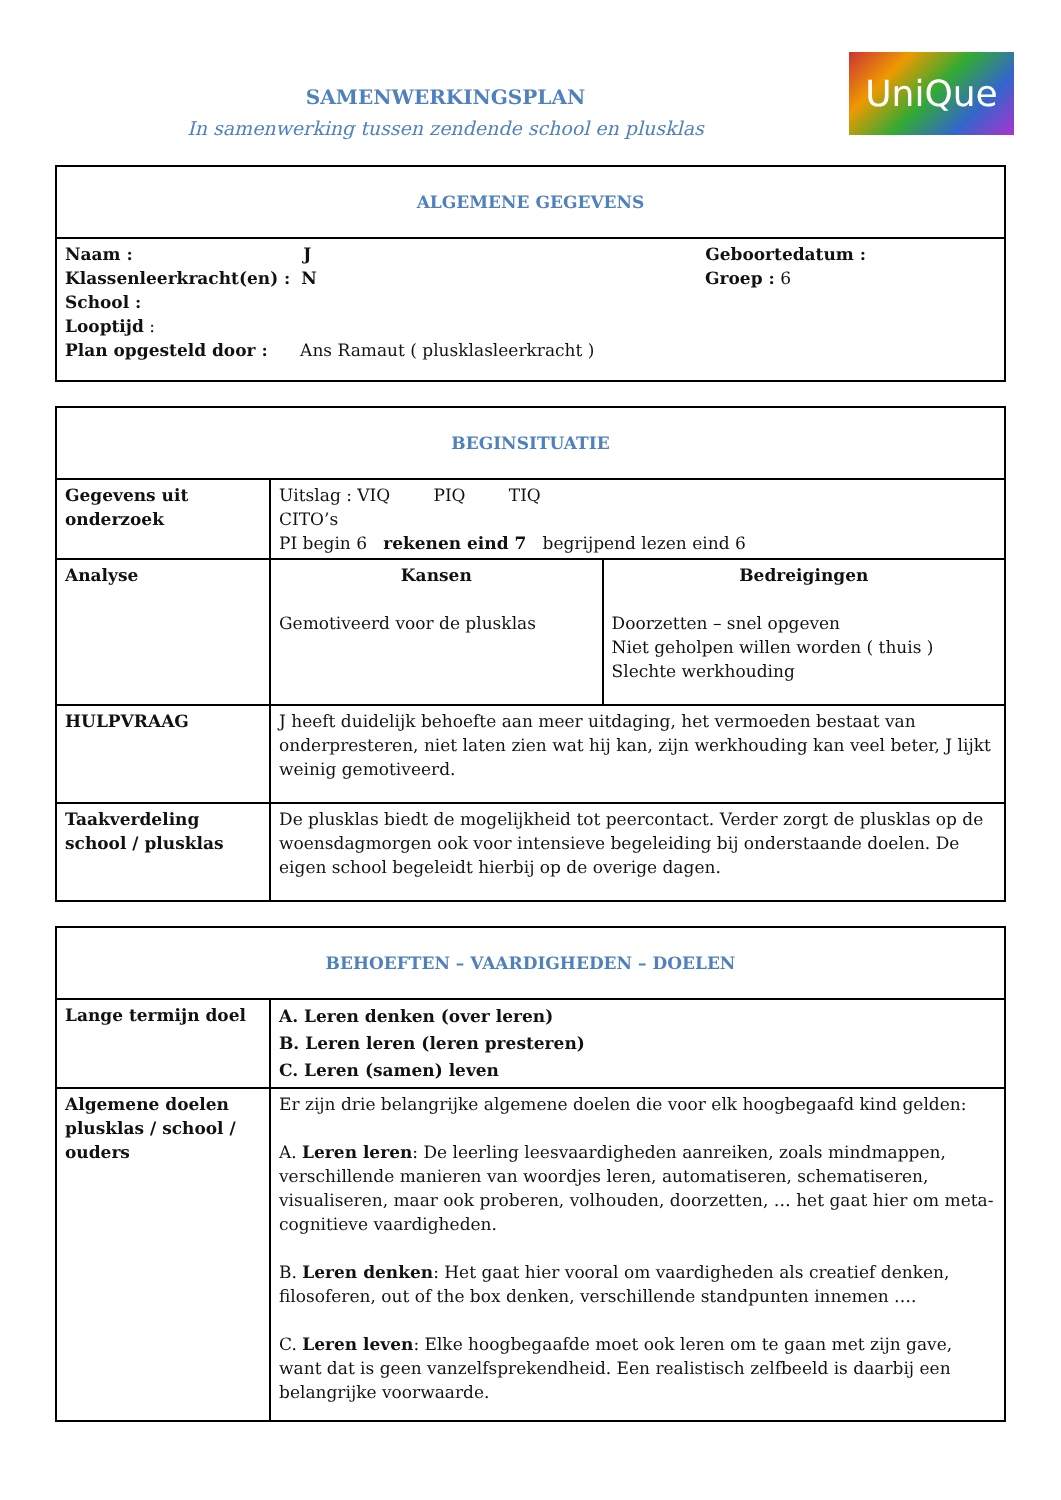UniQue
SAMENWERKINGSPLAN
In samenwerking tussen zendende school en plusklas
| ALGEMENE GEGEVENS |
| --- |
| Naam : J Geboortedatum : Klassenleerkracht(en) : N Groep : 6 School : Looptijd : Plan opgesteld door : Ans Ramaut ( plusklasleerkracht ) |
| BEGINSITUATIE | | |
| --- | --- | --- |
| Gegevens uit onderzoek | Uitslag : VIQ PIQ TIQ CITO’s PI begin 6 rekenen eind 7 begrijpend lezen eind 6 | |
| Analyse | Kansen Gemotiveerd voor de plusklas | Bedreigingen Doorzetten – snel opgeven Niet geholpen willen worden ( thuis ) Slechte werkhouding |
| HULPVRAAG | J heeft duidelijk behoefte aan meer uitdaging, het vermoeden bestaat van onderpresteren, niet laten zien wat hij kan, zijn werkhouding kan veel beter, J lijkt weinig gemotiveerd. | |
| Taakverdeling school / plusklas | De plusklas biedt de mogelijkheid tot peercontact. Verder zorgt de plusklas op de woensdagmorgen ook voor intensieve begeleiding bij onderstaande doelen. De eigen school begeleidt hierbij op de overige dagen. | |
| BEHOEFTEN – VAARDIGHEDEN – DOELEN | |
| --- | --- |
| Lange termijn doel | A. Leren denken (over leren) B. Leren leren (leren presteren) C. Leren (samen) leven |
| Algemene doelen plusklas / school / ouders | Er zijn drie belangrijke algemene doelen die voor elk hoogbegaafd kind gelden: A. Leren leren : De leerling leesvaardigheden aanreiken, zoals mindmappen, verschillende manieren van woordjes leren, automatiseren, schematiseren, visualiseren, maar ook proberen, volhouden, doorzetten, … het gaat hier om meta-cognitieve vaardigheden. B. Leren denken : Het gaat hier vooral om vaardigheden als creatief denken, filosoferen, out of the box denken, verschillende standpunten innemen …. C. Leren leven : Elke hoogbegaafde moet ook leren om te gaan met zijn gave, want dat is geen vanzelfsprekendheid. Een realistisch zelfbeeld is daarbij een belangrijke voorwaarde. |